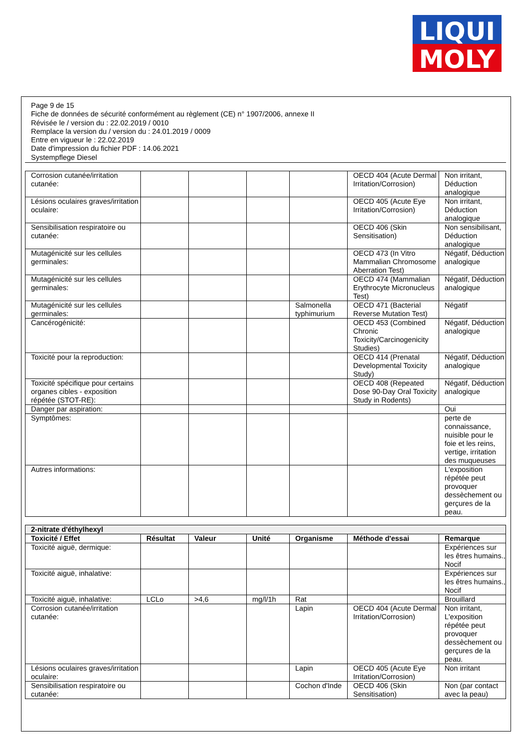LIQUI
MOLY
Page 9 de 15
Fiche de données de sécurité conformément au règlement (CE) n° 1907/2006, annexe II
Révisée le / version du : 22.02.2019 / 0010
Remplace la version du / version du : 24.01.2019 / 0009
Entre en vigueur le : 22.02.2019
Date d'impression du fichier PDF : 14.06.2021
Systempflege Diesel
| Corrosion cutanée/irritation cutanée: | | | | | OECD 404 (Acute Dermal Irritation/Corrosion) | Non irritant, Déduction analogique |
| Lésions oculaires graves/irritation oculaire: | | | | | OECD 405 (Acute Eye Irritation/Corrosion) | Non irritant, Déduction analogique |
| Sensibilisation respiratoire ou cutanée: | | | | | OECD 406 (Skin Sensitisation) | Non sensibilisant, Déduction analogique |
| Mutagénicité sur les cellules germinales: | | | | | OECD 473 (In Vitro Mammalian Chromosome Aberration Test) | Négatif, Déduction analogique |
| Mutagénicité sur les cellules germinales: | | | | | OECD 474 (Mammalian Erythrocyte Micronucleus Test) | Négatif, Déduction analogique |
| Mutagénicité sur les cellules germinales: | | | | Salmonella typhimurium | OECD 471 (Bacterial Reverse Mutation Test) | Négatif |
| Cancérogénicité: | | | | | OECD 453 (Combined Chronic Toxicity/Carcinogenicity Studies) | Négatif, Déduction analogique |
| Toxicité pour la reproduction: | | | | | OECD 414 (Prenatal Developmental Toxicity Study) | Négatif, Déduction analogique |
| Toxicité spécifique pour certains organes cibles - exposition répétée (STOT-RE): | | | | | OECD 408 (Repeated Dose 90-Day Oral Toxicity Study in Rodents) | Négatif, Déduction analogique |
| Danger par aspiration: | | | | | | Oui |
| Symptômes: | | | | | | perte de connaissance, nuisible pour le foie et les reins, vertige, irritation des muqueuses |
| Autres informations: | | | | | | L'exposition répétée peut provoquer dessèchement ou gerçures de la peau. |
| 2-nitrate d'éthylhexyl | | | | | | |
| Toxicité / Effet | Résultat | Valeur | Unité | Organisme | Méthode d'essai | Remarque |
| Toxicité aiguë, dermique: | | | | | | Expériences sur les êtres humains., Nocif |
| Toxicité aiguë, inhalative: | | | | | | Expériences sur les êtres humains., Nocif |
| Toxicité aiguë, inhalative: | LCLo | >4,6 | mg/l/1h | Rat | | Brouillard |
| Corrosion cutanée/irritation cutanée: | | | | Lapin | OECD 404 (Acute Dermal Irritation/Corrosion) | Non irritant, L'exposition répétée peut provoquer dessèchement ou gerçures de la peau. |
| Lésions oculaires graves/irritation oculaire: | | | | Lapin | OECD 405 (Acute Eye Irritation/Corrosion) | Non irritant |
| Sensibilisation respiratoire ou cutanée: | | | | Cochon d'Inde | OECD 406 (Skin Sensitisation) | Non (par contact avec la peau) |